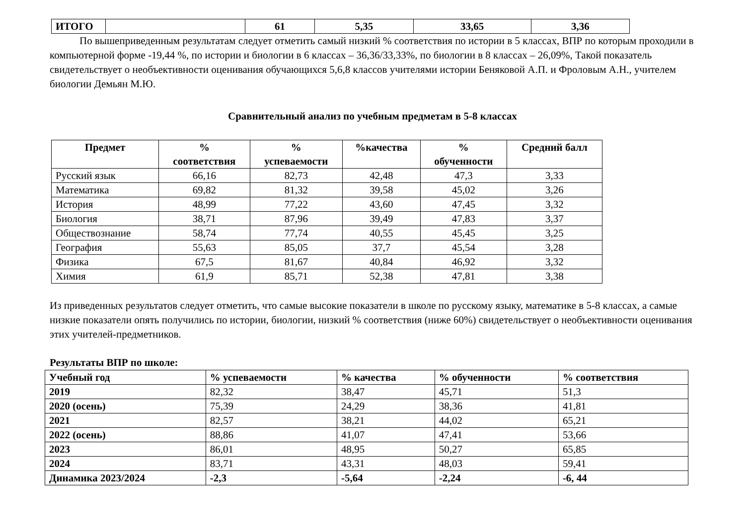| ИТОГО | | 61 | 5,35 | 33,65 | 3,36 |
По вышеприведенным результатам следует отметить самый низкий % соответствия по истории в 5 классах, ВПР по которым проходили в компьютерной форме -19,44 %, по истории и биологии в 6 классах – 36,36/33,33%, по биологии в 8 классах – 26,09%, Такой показатель свидетельствует о необъективности оценивания обучающихся 5,6,8 классов учителями истории Беняковой А.П. и Фроловым А.Н., учителем биологии Демьян М.Ю.
Сравнительный анализ по учебным предметам в 5-8 классах
| Предмет | % соответствия | % успеваемости | %качества | % обученности | Средний балл |
| --- | --- | --- | --- | --- | --- |
| Русский язык | 66,16 | 82,73 | 42,48 | 47,3 | 3,33 |
| Математика | 69,82 | 81,32 | 39,58 | 45,02 | 3,26 |
| История | 48,99 | 77,22 | 43,60 | 47,45 | 3,32 |
| Биология | 38,71 | 87,96 | 39,49 | 47,83 | 3,37 |
| Обществознание | 58,74 | 77,74 | 40,55 | 45,45 | 3,25 |
| География | 55,63 | 85,05 | 37,7 | 45,54 | 3,28 |
| Физика | 67,5 | 81,67 | 40,84 | 46,92 | 3,32 |
| Химия | 61,9 | 85,71 | 52,38 | 47,81 | 3,38 |
Из приведенных результатов следует отметить, что самые высокие показатели в школе по русскому языку, математике в 5-8 классах, а самые низкие показатели опять получились по истории, биологии, низкий % соответствия (ниже 60%) свидетельствует о необъективности оценивания этих учителей-предметников.
Результаты ВПР по школе:
| Учебный год | % успеваемости | % качества | % обученности | % соответствия |
| 2019 | 82,32 | 38,47 | 45,71 | 51,3 |
| 2020 (осень) | 75,39 | 24,29 | 38,36 | 41,81 |
| 2021 | 82,57 | 38,21 | 44,02 | 65,21 |
| 2022 (осень) | 88,86 | 41,07 | 47,41 | 53,66 |
| 2023 | 86,01 | 48,95 | 50,27 | 65,85 |
| 2024 | 83,71 | 43,31 | 48,03 | 59,41 |
| Динамика 2023/2024 | -2,3 | -5,64 | -2,24 | -6, 44 |